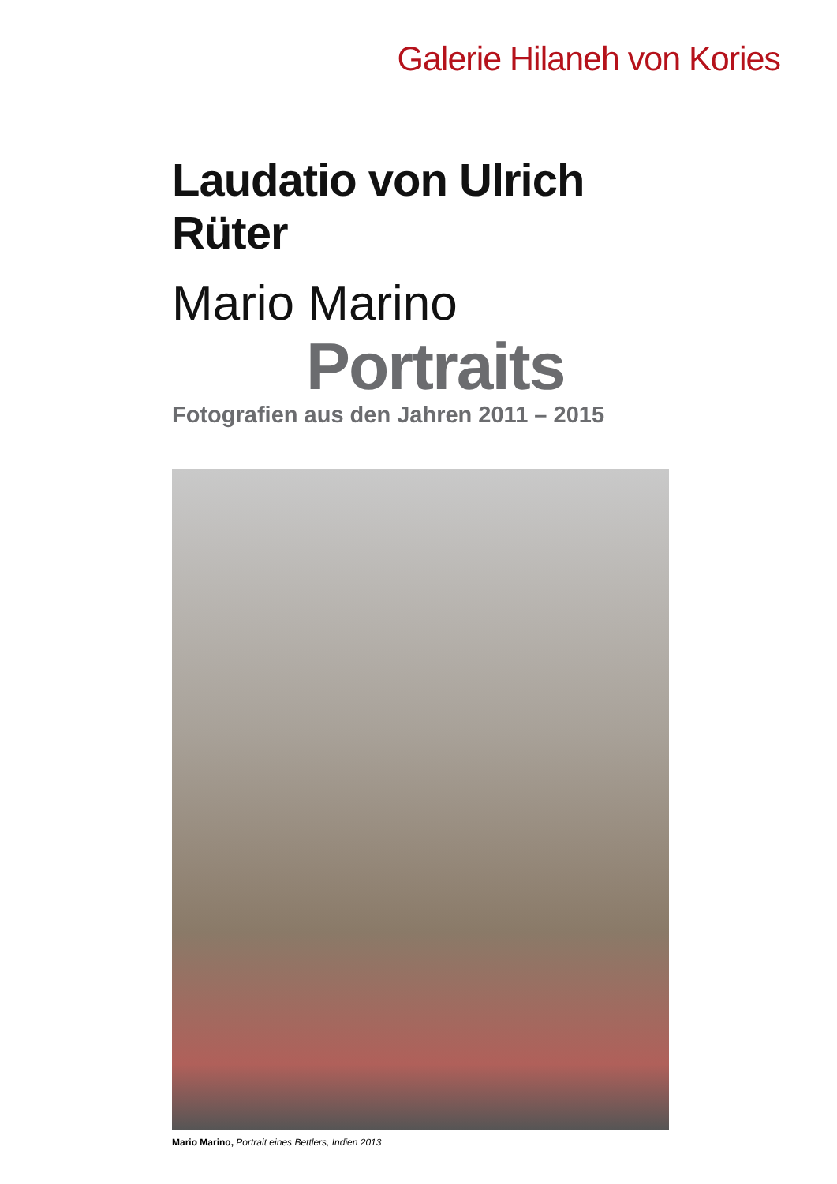Galerie Hilaneh von Kories
Laudatio von Ulrich Rüter
Mario Marino
Portraits
Fotografien aus den Jahren 2011 – 2015
Mario Marino, Portrait eines Bettlers, Indien 2013